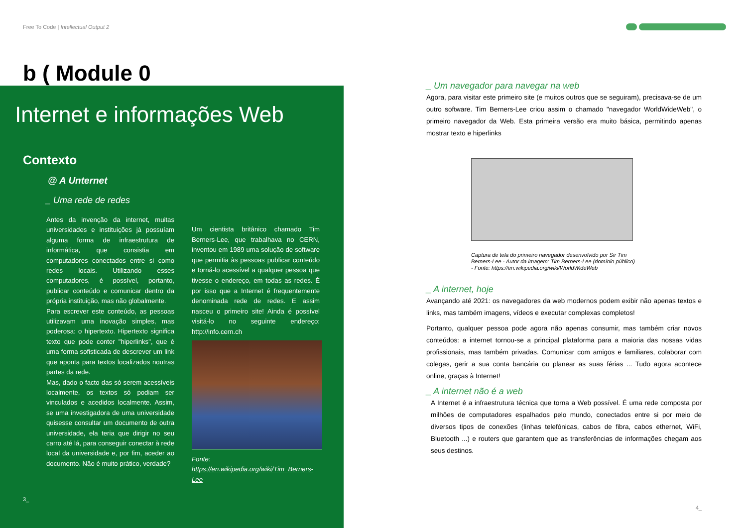Free To Code | Intellectual Output 2
b ( Module 0
Internet e informações Web
Contexto
@ A Unternet
_ Uma rede de redes
Antes da invenção da internet, muitas universidades e instituições já possuíam alguma forma de infraestrutura de informática, que consistia em computadores conectados entre si como redes locais. Utilizando esses computadores, é possível, portanto, publicar conteúdo e comunicar dentro da própria instituição, mas não globalmente.
Para escrever este conteúdo, as pessoas utilizavam uma inovação simples, mas poderosa: o hipertexto. Hipertexto significa texto que pode conter "hiperlinks", que é uma forma sofisticada de descrever um link que aponta para textos localizados noutras partes da rede.
Mas, dado o facto das só serem acessíveis localmente, os textos só podiam ser vinculados e acedidos localmente. Assim, se uma investigadora de uma universidade quisesse consultar um documento de outra universidade, ela teria que dirigir no seu carro até lá, para conseguir conectar à rede local da universidade e, por fim, aceder ao documento. Não é muito prático, verdade?
Um cientista britânico chamado Tim Berners-Lee, que trabalhava no CERN, inventou em 1989 uma solução de software que permitia às pessoas publicar conteúdo e torná-lo acessível a qualquer pessoa que tivesse o endereço, em todas as redes. É por isso que a Internet é frequentemente denominada rede de redes. E assim nasceu o primeiro site! Ainda é possível visitá-lo no seguinte endereço: http://info.cern.ch
Fonte:
https://en.wikipedia.org/wiki/Tim_Berners-Lee
3_
_ Um navegador para navegar na web
Agora, para visitar este primeiro site (e muitos outros que se seguiram), precisava-se de um outro software. Tim Berners-Lee criou assim o chamado "navegador WorldWideWeb", o primeiro navegador da Web. Esta primeira versão era muito básica, permitindo apenas mostrar texto e hiperlinks
Captura de tela do primeiro navegador desenvolvido por Sir Tim Berners-Lee - Autor da imagem: Tim Berners-Lee (domínio público) - Fonte: https://en.wikipedia.org/wiki/WorldWideWeb
_ A internet, hoje
Avançando até 2021: os navegadores da web modernos podem exibir não apenas textos e links, mas também imagens, vídeos e executar complexas completos!
Portanto, qualquer pessoa pode agora não apenas consumir, mas também criar novos conteúdos: a internet tornou-se a principal plataforma para a maioria das nossas vidas profissionais, mas também privadas. Comunicar com amigos e familiares, colaborar com colegas, gerir a sua conta bancária ou planear as suas férias ... Tudo agora acontece online, graças à Internet!
_ A internet não é a web
A Internet é a infraestrutura técnica que torna a Web possível. É uma rede composta por milhões de computadores espalhados pelo mundo, conectados entre si por meio de diversos tipos de conexões (linhas telefónicas, cabos de fibra, cabos ethernet, WiFi, Bluetooth ...) e routers que garantem que as transferências de informações chegam aos seus destinos.
4_